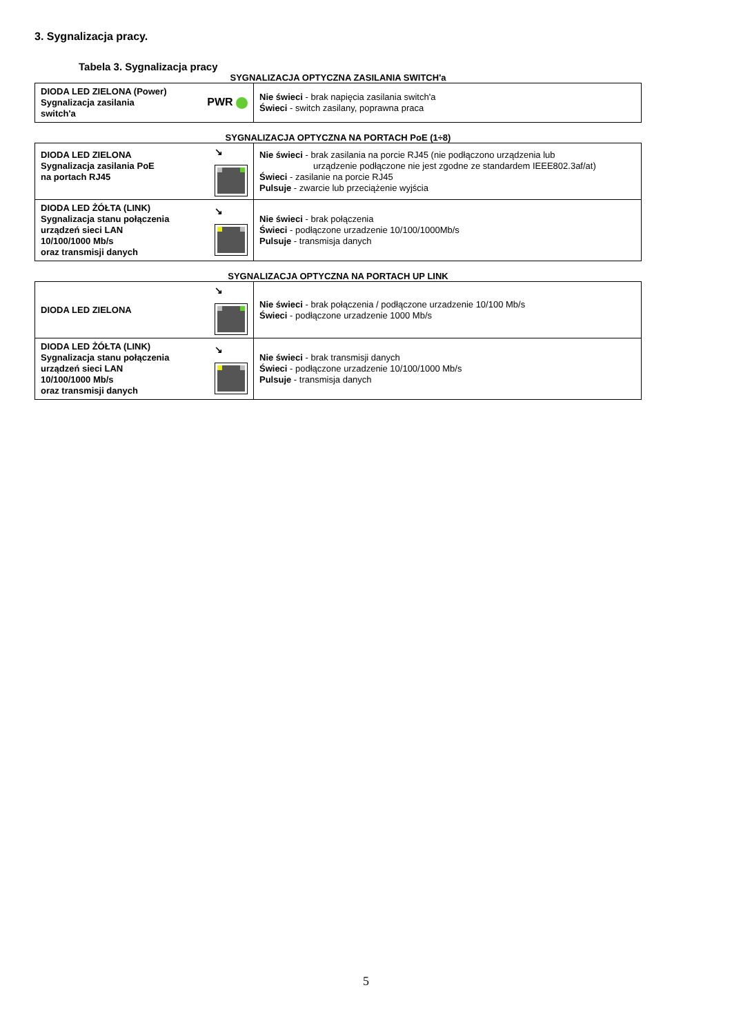3. Sygnalizacja pracy.
Tabela 3. Sygnalizacja pracy
SYGNALIZACJA OPTYCZNA ZASILANIA SWITCH'a
| DIODA LED ZIELONA (Power) Sygnalizacja zasilania switch'a PWR | Nie świeci - brak napięcia zasilania switch'a Świeci - switch zasilany, poprawna praca |
SYGNALIZACJA OPTYCZNA NA PORTACH PoE (1÷8)
| DIODA LED ZIELONA Sygnalizacja zasilania PoE na portach RJ45 ↘ | Nie świeci - brak zasilania na porcie RJ45 (nie podłączono urządzenia lub urządzenie podłączone nie jest zgodne ze standardem IEEE802.3af/at) Świeci - zasilanie na porcie RJ45 Pulsuje - zwarcie lub przeciążenie wyjścia |
| DIODA LED ŻÓŁTA (LINK) Sygnalizacja stanu połączenia urządzeń sieci LAN 10/100/1000 Mb/s oraz transmisji danych ↘ | Nie świeci - brak połączenia Świeci - podłączone urzadzenie 10/100/1000Mb/s Pulsuje - transmisja danych |
SYGNALIZACJA OPTYCZNA NA PORTACH UP LINK
| DIODA LED ZIELONA ↘ | Nie świeci - brak połączenia / podłączone urzadzenie 10/100 Mb/s Świeci - podłączone urzadzenie 1000 Mb/s |
| DIODA LED ŻÓŁTA (LINK) Sygnalizacja stanu połączenia urządzeń sieci LAN 10/100/1000 Mb/s oraz transmisji danych ↘ | Nie świeci - brak transmisji danych Świeci - podłączone urzadzenie 10/100/1000 Mb/s Pulsuje - transmisja danych |
5